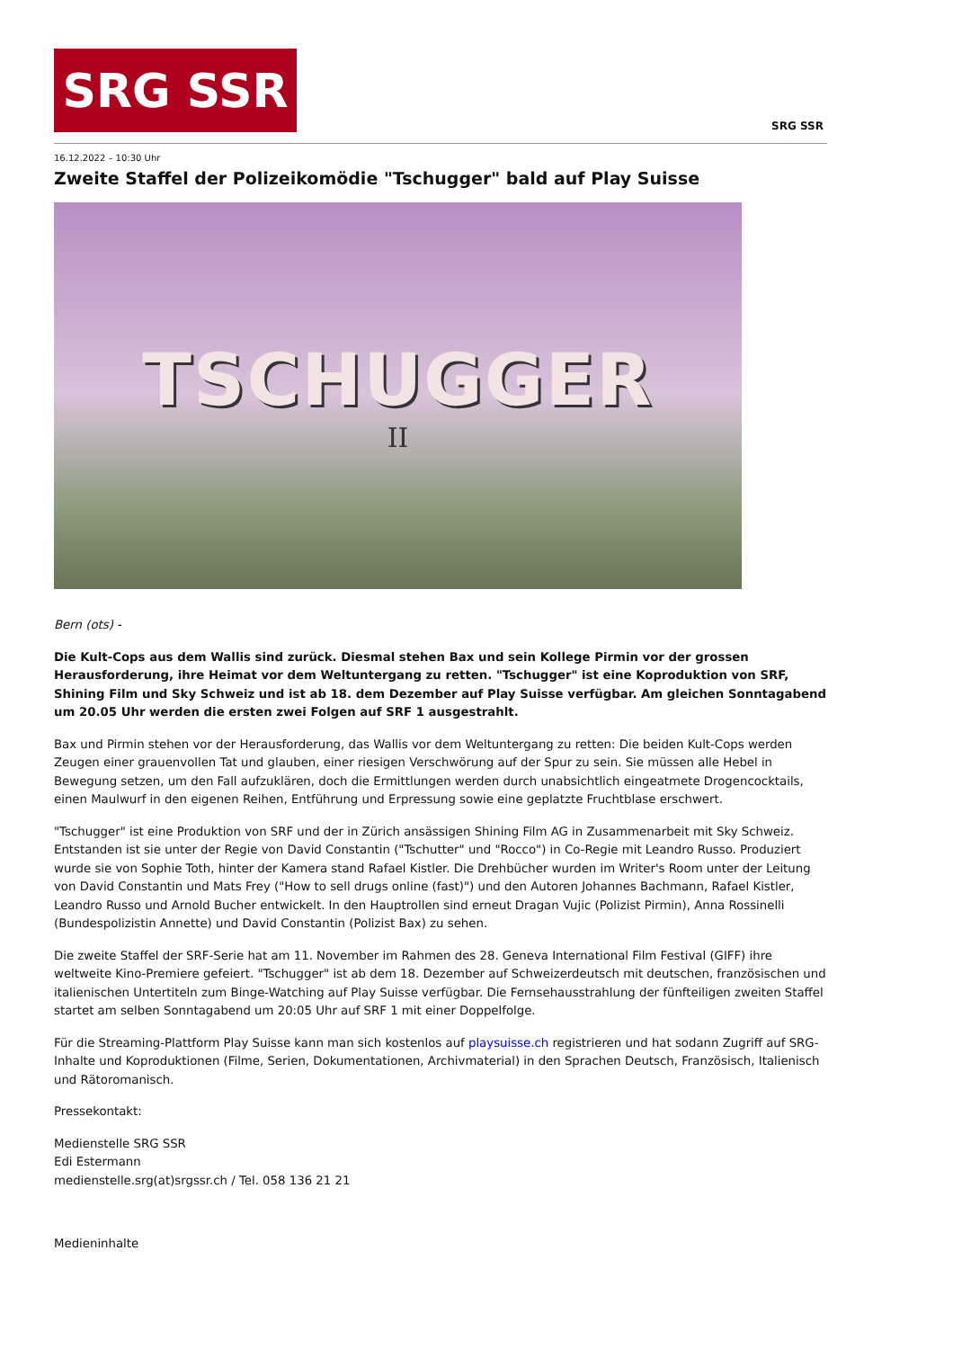SRG SSR
SRG SSR
16.12.2022 – 10:30 Uhr
Zweite Staffel der Polizeikomödie "Tschugger" bald auf Play Suisse
TSCHUGGER
II
Bern (ots) -
Die Kult-Cops aus dem Wallis sind zurück. Diesmal stehen Bax und sein Kollege Pirmin vor der grossen Herausforderung, ihre Heimat vor dem Weltuntergang zu retten. "Tschugger" ist eine Koproduktion von SRF, Shining Film und Sky Schweiz und ist ab 18. dem Dezember auf Play Suisse verfügbar. Am gleichen Sonntagabend um 20.05 Uhr werden die ersten zwei Folgen auf SRF 1 ausgestrahlt.
Bax und Pirmin stehen vor der Herausforderung, das Wallis vor dem Weltuntergang zu retten: Die beiden Kult-Cops werden Zeugen einer grauenvollen Tat und glauben, einer riesigen Verschwörung auf der Spur zu sein. Sie müssen alle Hebel in Bewegung setzen, um den Fall aufzuklären, doch die Ermittlungen werden durch unabsichtlich eingeatmete Drogencocktails, einen Maulwurf in den eigenen Reihen, Entführung und Erpressung sowie eine geplatzte Fruchtblase erschwert.
"Tschugger" ist eine Produktion von SRF und der in Zürich ansässigen Shining Film AG in Zusammenarbeit mit Sky Schweiz. Entstanden ist sie unter der Regie von David Constantin ("Tschutter" und "Rocco") in Co-Regie mit Leandro Russo. Produziert wurde sie von Sophie Toth, hinter der Kamera stand Rafael Kistler. Die Drehbücher wurden im Writer's Room unter der Leitung von David Constantin und Mats Frey ("How to sell drugs online (fast)") und den Autoren Johannes Bachmann, Rafael Kistler, Leandro Russo und Arnold Bucher entwickelt. In den Hauptrollen sind erneut Dragan Vujic (Polizist Pirmin), Anna Rossinelli (Bundespolizistin Annette) und David Constantin (Polizist Bax) zu sehen.
Die zweite Staffel der SRF-Serie hat am 11. November im Rahmen des 28. Geneva International Film Festival (GIFF) ihre weltweite Kino-Premiere gefeiert. "Tschugger" ist ab dem 18. Dezember auf Schweizerdeutsch mit deutschen, französischen und italienischen Untertiteln zum Binge-Watching auf Play Suisse verfügbar. Die Fernsehausstrahlung der fünfteiligen zweiten Staffel startet am selben Sonntagabend um 20:05 Uhr auf SRF 1 mit einer Doppelfolge.
Für die Streaming-Plattform Play Suisse kann man sich kostenlos auf playsuisse.ch registrieren und hat sodann Zugriff auf SRG-Inhalte und Koproduktionen (Filme, Serien, Dokumentationen, Archivmaterial) in den Sprachen Deutsch, Französisch, Italienisch und Rätoromanisch.
Pressekontakt:
Medienstelle SRG SSR
Edi Estermann
medienstelle.srg(at)srgssr.ch / Tel. 058 136 21 21
Medieninhalte